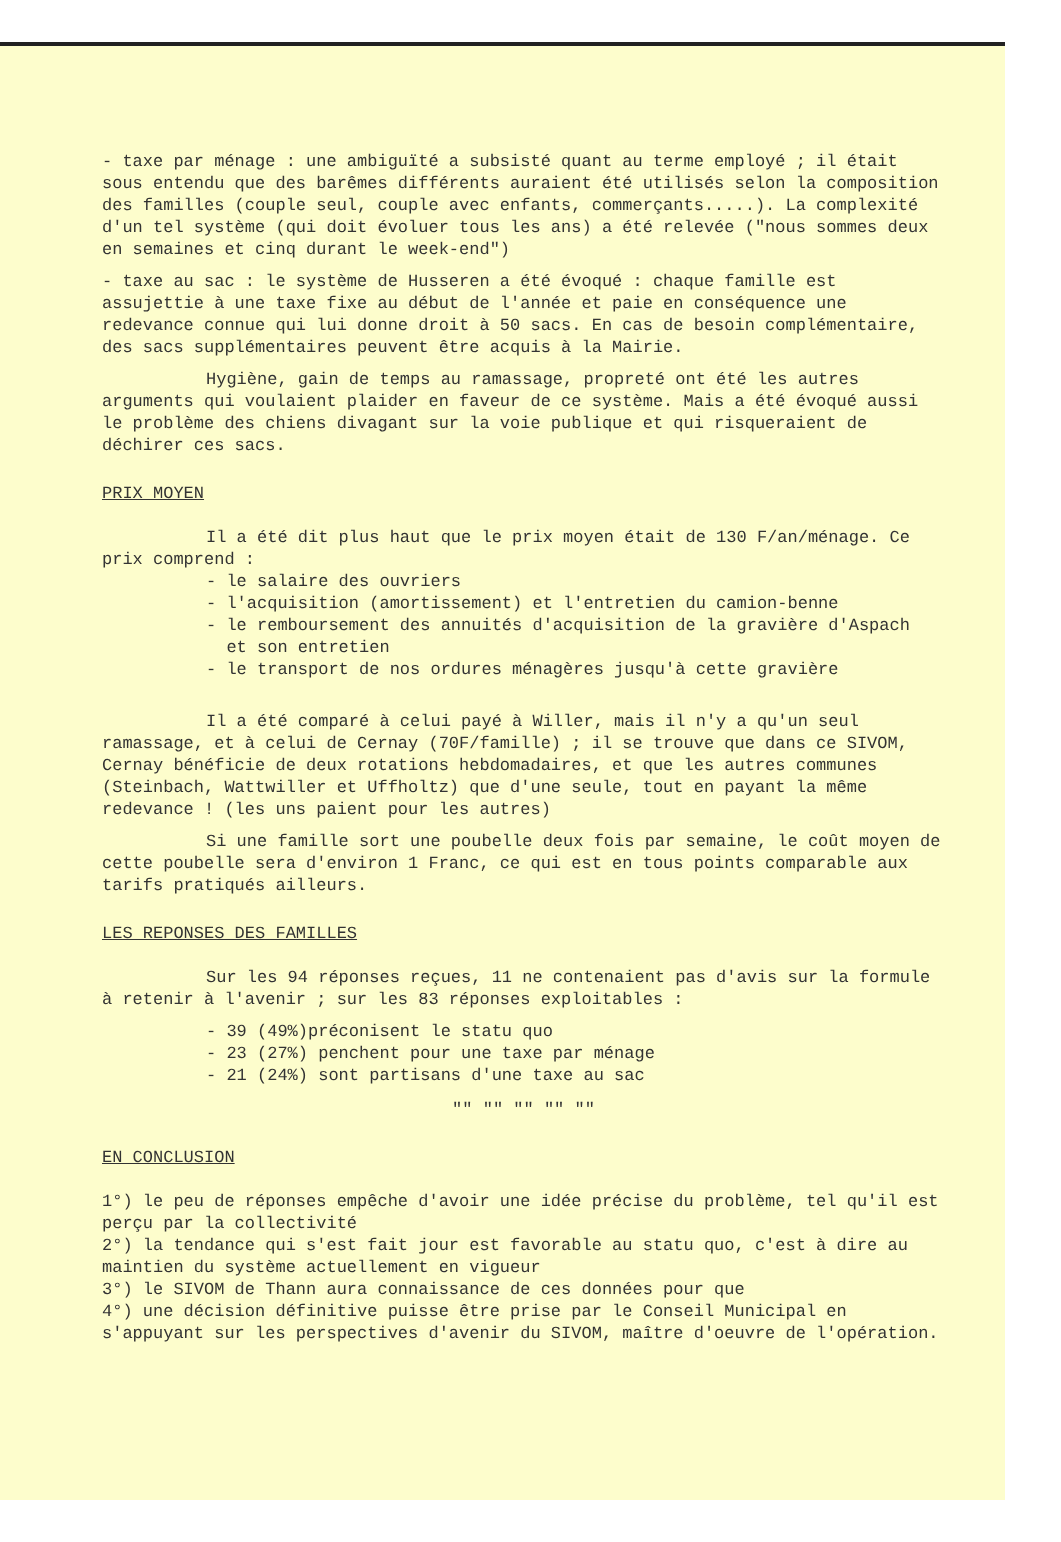- taxe par ménage : une ambiguïté a subsisté quant au terme employé ; il était sous entendu que des barêmes différents auraient été utilisés selon la composition des familles (couple seul, couple avec enfants, commerçants.....). La complexité d'un tel système (qui doit évoluer tous les ans) a été relevée ("nous sommes deux en semaines et cinq durant le week-end")
- taxe au sac : le système de Husseren a été évoqué : chaque famille est assujettie à une taxe fixe au début de l'année et paie en conséquence une redevance connue qui lui donne droit à 50 sacs. En cas de besoin complémentaire, des sacs supplémentaires peuvent être acquis à la Mairie.
Hygiène, gain de temps au ramassage, propreté ont été les autres arguments qui voulaient plaider en faveur de ce système. Mais a été évoqué aussi le problème des chiens divagant sur la voie publique et qui risqueraient de déchirer ces sacs.
PRIX MOYEN
Il a été dit plus haut que le prix moyen était de 130 F/an/ménage. Ce prix comprend :
- le salaire des ouvriers
- l'acquisition (amortissement) et l'entretien du camion-benne
- le remboursement des annuités d'acquisition de la gravière d'Aspach
et son entretien
- le transport de nos ordures ménagères jusqu'à cette gravière
Il a été comparé à celui payé à Willer, mais il n'y a qu'un seul ramassage, et à celui de Cernay (70F/famille) ; il se trouve que dans ce SIVOM, Cernay bénéficie de deux rotations hebdomadaires, et que les autres communes (Steinbach, Wattwiller et Uffholtz) que d'une seule, tout en payant la même redevance ! (les uns paient pour les autres)
Si une famille sort une poubelle deux fois par semaine, le coût moyen de cette poubelle sera d'environ 1 Franc, ce qui est en tous points comparable aux tarifs pratiqués ailleurs.
LES REPONSES DES FAMILLES
Sur les 94 réponses reçues, 11 ne contenaient pas d'avis sur la formule à retenir à l'avenir ; sur les 83 réponses exploitables :
- 39 (49%)préconisent le statu quo
- 23 (27%) penchent pour une taxe par ménage
- 21 (24%) sont partisans d'une taxe au sac
"" "" "" "" ""
EN CONCLUSION
1°) le peu de réponses empêche d'avoir une idée précise du problème, tel qu'il est perçu par la collectivité
2°) la tendance qui s'est fait jour est favorable au statu quo, c'est à dire au maintien du système actuellement en vigueur
3°) le SIVOM de Thann aura connaissance de ces données pour que
4°) une décision définitive puisse être prise par le Conseil Municipal en s'appuyant sur les perspectives d'avenir du SIVOM, maître d'oeuvre de l'opération.